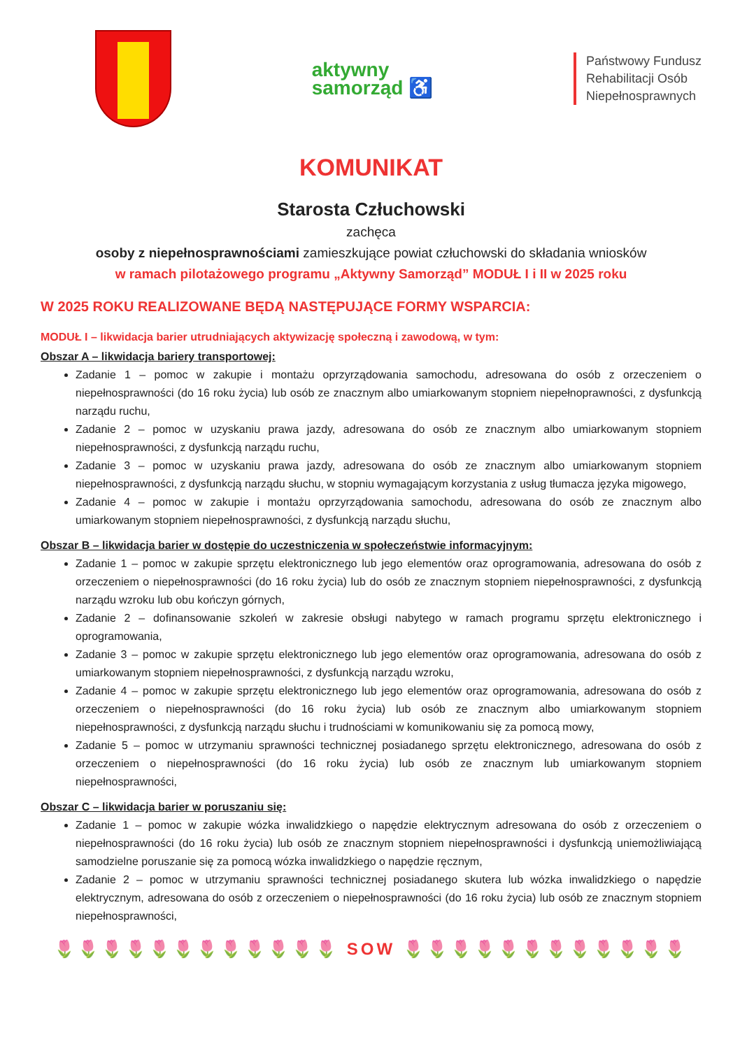aktywny
samorząd ♿
Państwowy Fundusz
Rehabilitacji Osób
Niepełnosprawnych
KOMUNIKAT
Starosta Człuchowski
zachęca
osoby z niepełnosprawnościami zamieszkujące powiat człuchowski do składania wniosków
w ramach pilotażowego programu „Aktywny Samorząd” MODUŁ I i II w 2025 roku
W 2025 ROKU REALIZOWANE BĘDĄ NASTĘPUJĄCE FORMY WSPARCIA:
MODUŁ I – likwidacja barier utrudniających aktywizację społeczną i zawodową, w tym:
Obszar A – likwidacja bariery transportowej:
Zadanie 1 – pomoc w zakupie i montażu oprzyrządowania samochodu, adresowana do osób z orzeczeniem o niepełnosprawności (do 16 roku życia) lub osób ze znacznym albo umiarkowanym stopniem niepełnoprawności, z dysfunkcją narządu ruchu,
Zadanie 2 – pomoc w uzyskaniu prawa jazdy, adresowana do osób ze znacznym albo umiarkowanym stopniem niepełnosprawności, z dysfunkcją narządu ruchu,
Zadanie 3 – pomoc w uzyskaniu prawa jazdy, adresowana do osób ze znacznym albo umiarkowanym stopniem niepełnosprawności, z dysfunkcją narządu słuchu, w stopniu wymagającym korzystania z usług tłumacza języka migowego,
Zadanie 4 – pomoc w zakupie i montażu oprzyrządowania samochodu, adresowana do osób ze znacznym albo umiarkowanym stopniem niepełnosprawności, z dysfunkcją narządu słuchu,
Obszar B – likwidacja barier w dostępie do uczestniczenia w społeczeństwie informacyjnym:
Zadanie 1 – pomoc w zakupie sprzętu elektronicznego lub jego elementów oraz oprogramowania, adresowana do osób z orzeczeniem o niepełnosprawności (do 16 roku życia) lub do osób ze znacznym stopniem niepełnosprawności, z dysfunkcją narządu wzroku lub obu kończyn górnych,
Zadanie 2 – dofinansowanie szkoleń w zakresie obsługi nabytego w ramach programu sprzętu elektronicznego i oprogramowania,
Zadanie 3 – pomoc w zakupie sprzętu elektronicznego lub jego elementów oraz oprogramowania, adresowana do osób z umiarkowanym stopniem niepełnosprawności, z dysfunkcją narządu wzroku,
Zadanie 4 – pomoc w zakupie sprzętu elektronicznego lub jego elementów oraz oprogramowania, adresowana do osób z orzeczeniem o niepełnosprawności (do 16 roku życia) lub osób ze znacznym albo umiarkowanym stopniem niepełnosprawności, z dysfunkcją narządu słuchu i trudnościami w komunikowaniu się za pomocą mowy,
Zadanie 5 – pomoc w utrzymaniu sprawności technicznej posiadanego sprzętu elektronicznego, adresowana do osób z orzeczeniem o niepełnosprawności (do 16 roku życia) lub osób ze znacznym lub umiarkowanym stopniem niepełnosprawności,
Obszar C – likwidacja barier w poruszaniu się:
Zadanie 1 – pomoc w zakupie wózka inwalidzkiego o napędzie elektrycznym adresowana do osób z orzeczeniem o niepełnosprawności (do 16 roku życia) lub osób ze znacznym stopniem niepełnosprawności i dysfunkcją uniemożliwiającą samodzielne poruszanie się za pomocą wózka inwalidzkiego o napędzie ręcznym,
Zadanie 2 – pomoc w utrzymaniu sprawności technicznej posiadanego skutera lub wózka inwalidzkiego o napędzie elektrycznym, adresowana do osób z orzeczeniem o niepełnosprawności (do 16 roku życia) lub osób ze znacznym stopniem niepełnosprawności,
🌷🌷🌷🌷🌷🌷🌷🌷🌷🌷🌷🌷 SOW 🌷🌷🌷🌷🌷🌷🌷🌷🌷🌷🌷🌷